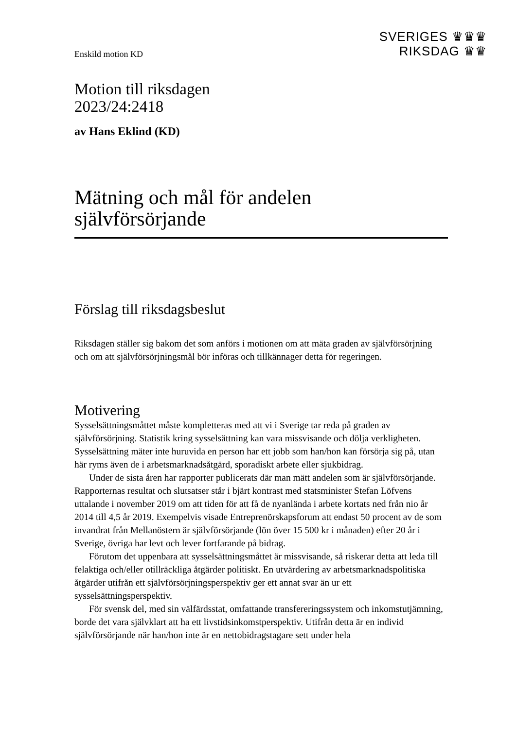SVERIGES ♛♛♛
RIKSDAG ♛♛
Enskild motion KD
Motion till riksdagen
2023/24:2418
av Hans Eklind (KD)
Mätning och mål för andelen självförsörjande
Förslag till riksdagsbeslut
Riksdagen ställer sig bakom det som anförs i motionen om att mäta graden av självförsörjning och om att självförsörjningsmål bör införas och tillkännager detta för regeringen.
Motivering
Sysselsättningsmåttet måste kompletteras med att vi i Sverige tar reda på graden av självförsörjning. Statistik kring sysselsättning kan vara missvisande och dölja verklig­heten. Sysselsättning mäter inte huruvida en person har ett jobb som han/hon kan försörja sig på, utan här ryms även de i arbetsmarknadsåtgärd, sporadiskt arbete eller sjukbidrag.
Under de sista åren har rapporter publicerats där man mätt andelen som är själv­försörjande. Rapporternas resultat och slutsatser står i bjärt kontrast med statsminister Stefan Löfvens uttalande i november 2019 om att tiden för att få de nyanlända i arbete kortats ned från nio år 2014 till 4,5 år 2019. Exempelvis visade Entreprenörskapsforum att endast 50 procent av de som invandrat från Mellanöstern är självförsörjande (lön över 15 500 kr i månaden) efter 20 år i Sverige, övriga har levt och lever fortfarande på bidrag.
Förutom det uppenbara att sysselsättningsmåttet är missvisande, så riskerar detta att leda till felaktiga och/eller otillräckliga åtgärder politiskt. En utvärdering av arbets­marknadspolitiska åtgärder utifrån ett självförsörjningsperspektiv ger ett annat svar än ur ett sysselsättningsperspektiv.
För svensk del, med sin välfärdsstat, omfattande transfereringssystem och inkomst­utjämning, borde det vara självklart att ha ett livstidsinkomstperspektiv. Utifrån detta är en individ självförsörjande när han/hon inte är en nettobidragstagare sett under hela